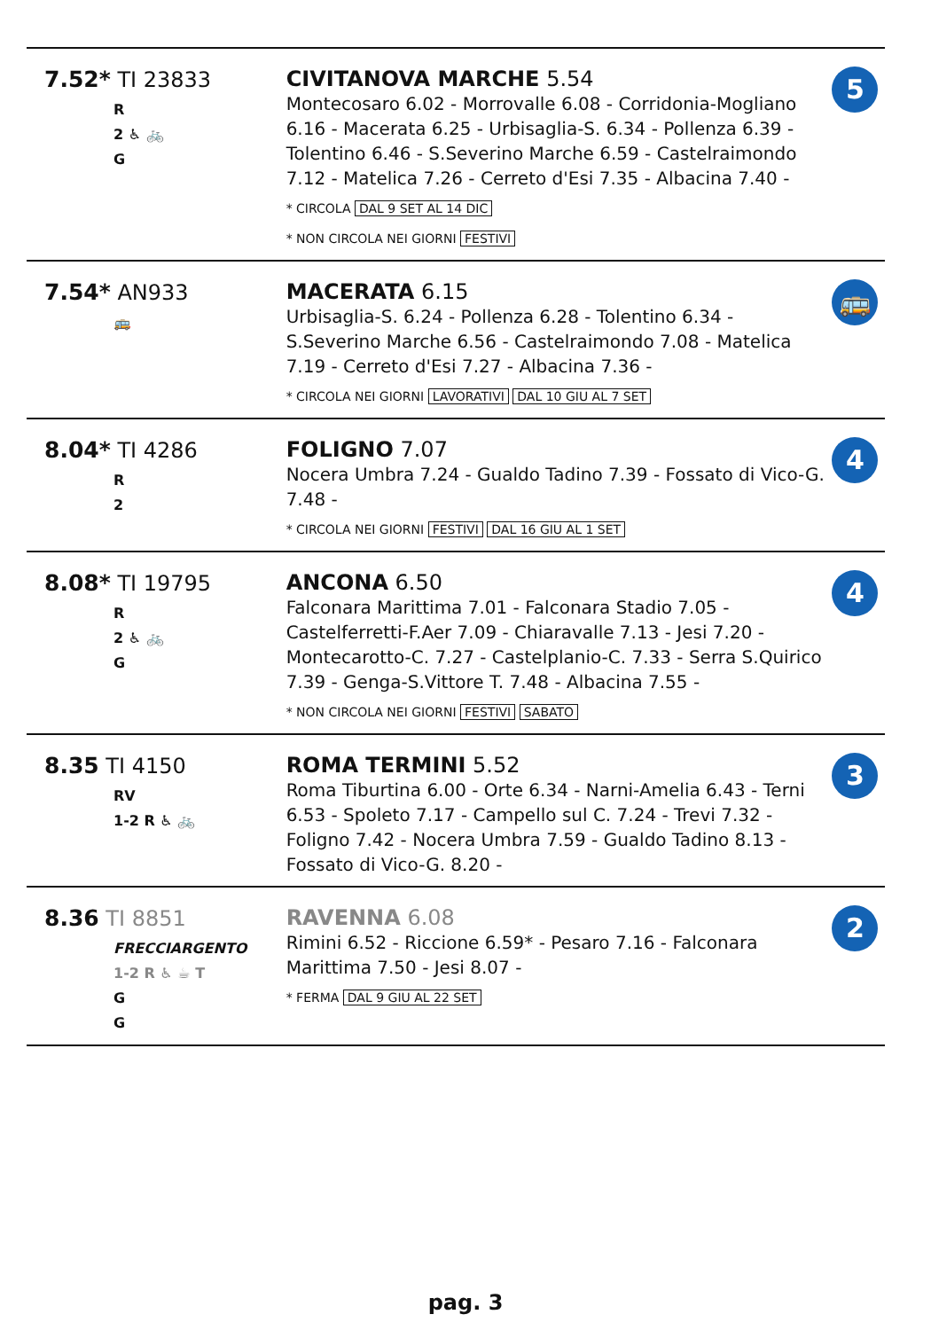| 7.52* TI 23833 R 2 ♿ 🚲 G | CIVITANOVA MARCHE 5.54 Montecosaro 6.02 - Morrovalle 6.08 - Corridonia-Mogliano 6.16 - Macerata 6.25 - Urbisaglia-S. 6.34 - Pollenza 6.39 - Tolentino 6.46 - S.Severino Marche 6.59 - Castelraimondo 7.12 - Matelica 7.26 - Cerreto d'Esi 7.35 - Albacina 7.40 - * CIRCOLA DAL 9 SET AL 14 DIC * NON CIRCOLA NEI GIORNI FESTIVI | 5 |
| 7.54* AN933 🚌 | MACERATA 6.15 Urbisaglia-S. 6.24 - Pollenza 6.28 - Tolentino 6.34 - S.Severino Marche 6.56 - Castelraimondo 7.08 - Matelica 7.19 - Cerreto d'Esi 7.27 - Albacina 7.36 - * CIRCOLA NEI GIORNI LAVORATIVI DAL 10 GIU AL 7 SET | 🚌 |
| 8.04* TI 4286 R 2 | FOLIGNO 7.07 Nocera Umbra 7.24 - Gualdo Tadino 7.39 - Fossato di Vico-G. 7.48 - * CIRCOLA NEI GIORNI FESTIVI DAL 16 GIU AL 1 SET | 4 |
| 8.08* TI 19795 R 2 ♿ 🚲 G | ANCONA 6.50 Falconara Marittima 7.01 - Falconara Stadio 7.05 - Castelferretti-F.Aer 7.09 - Chiaravalle 7.13 - Jesi 7.20 - Montecarotto-C. 7.27 - Castelplanio-C. 7.33 - Serra S.Quirico 7.39 - Genga-S.Vittore T. 7.48 - Albacina 7.55 - * NON CIRCOLA NEI GIORNI FESTIVI SABATO | 4 |
| 8.35 TI 4150 RV 1-2 R ♿ 🚲 | ROMA TERMINI 5.52 Roma Tiburtina 6.00 - Orte 6.34 - Narni-Amelia 6.43 - Terni 6.53 - Spoleto 7.17 - Campello sul C. 7.24 - Trevi 7.32 - Foligno 7.42 - Nocera Umbra 7.59 - Gualdo Tadino 8.13 - Fossato di Vico-G. 8.20 - | 3 |
| 8.36 TI 8851 FRECCIARGENTO 1-2 R ♿ ☕ T G G | RAVENNA 6.08 Rimini 6.52 - Riccione 6.59* - Pesaro 7.16 - Falconara Marittima 7.50 - Jesi 8.07 - * FERMA DAL 9 GIU AL 22 SET | 2 |
pag. 3